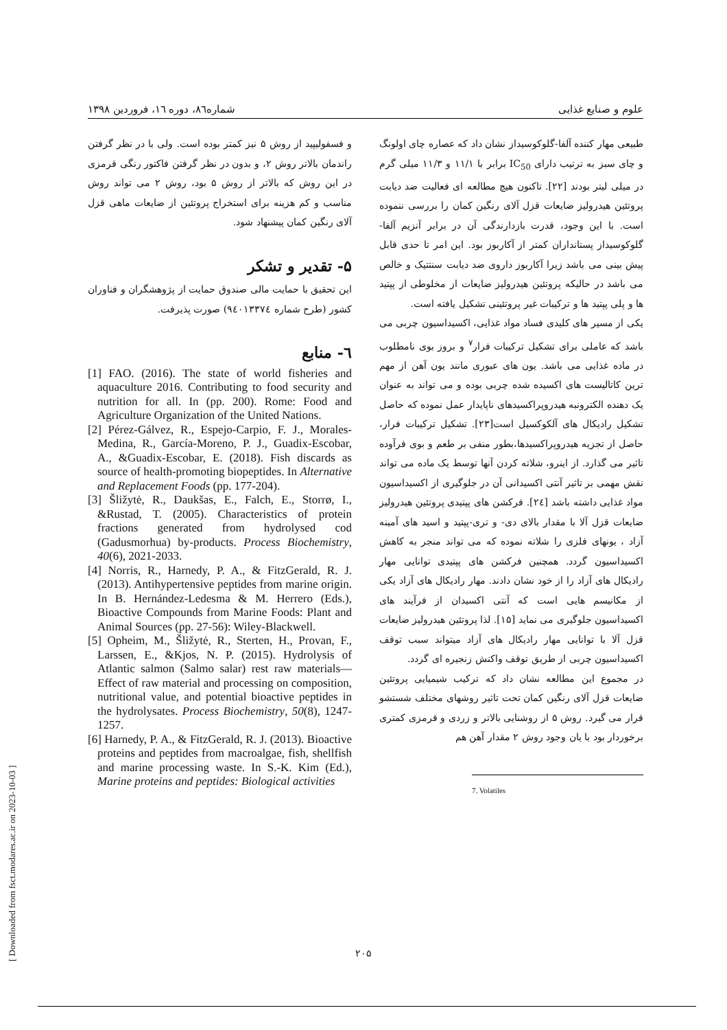علوم و صنایع غذایی شماره۸٦، دوره ١٦، فروردین ١٣٩٨
طبیعی مهار کننده آلفا-گلوکوسیداز نشان داد که عصاره چای اولونگ و چای سبز به ترتیب دارای IC<sub>50</sub> برابر با ۱۱/۱ و ۱۱/۳ میلی گرم در میلی لیتر بودند [۲۲]. تاکنون هیچ مطالعه ای فعالیت ضد دیابت پروتئین هیدرولیز ضایعات قزل آلای رنگین کمان را بررسی ننموده است. با این وجود، قدرت بازدارندگی آن در برابر آنزیم آلفا-گلوکوسیداز پستانداران کمتر از آکاربوز بود. این امر تا حدی قابل پیش بینی می باشد زیرا آکاربوز داروی ضد دیابت سنتتیک و خالص می باشد در حالیکه پروتئین هیدرولیز ضایعات از مخلوطی از پپتید ها و پلی پپتید ها و ترکیبات غیر پروتئینی تشکیل یافته است.
یکی از مسیر های کلیدی فساد مواد غذایی، اکسیداسیون چربی می باشد که عاملی برای تشکیل ترکیبات فرار<sup>۷</sup> و بروز بوی نامطلوب در ماده غذایی می باشد. یون های عبوری مانند یون آهن از مهم ترین کاتالیست های اکسیده شده چربی بوده و می تواند به عنوان یک دهنده الکترونبه هیدروپراکسیدهای ناپایدار عمل نموده که حاصل تشکیل رادیکال های آلکوکسیل است[۲۳]. تشکیل ترکیبات فرار، حاصل از تجزیه هیدروپراکسیدها،بطور منفی بر طعم و بوی فرآوده تاثیر می گذارد. از اینرو، شلاته کردن آنها توسط یک ماده می تواند نقش مهمی بر تاثیر آنتی اکسیدانی آن در جلوگیری از اکسیداسیون مواد غذایی داشته باشد [٢٤]. فرکشن های پپتیدی پروتئین هیدرولیز ضایعات قزل آلا با مقدار بالای دی- و تری-پپتید و اسید های آمینه آزاد ، یونهای فلزی را شلاته نموده که می تواند منجر به کاهش اکسیداسیون گردد. همچنین فرکشن های پپتیدی توانایی مهار رادیکال های آزاد را از خود نشان دادند. مهار رادیکال های آزاد یکی از مکانیسم هایی است که آنتی اکسیدان از فرآیند های اکسیداسیون جلوگیری می نماید [۱۵]. لذا پروتئین هیدرولیز ضایعات قزل آلا با توانایی مهار رادیکال های آزاد میتواند سبب توقف اکسیداسیون چربی از طریق توقف واکنش زنجیره ای گردد.
در مجموع این مطالعه نشان داد که ترکیب شیمیایی پروتئین ضایعات قزل آلای رنگین کمان تحت تاثیر روشهای مختلف شستشو قرار می گیرد. روش ۵ از روشنایی بالاتر و زردی و قرمزی کمتری برخوردار بود با یان وجود روش ۲ مقدار آهن هم
7. Volatiles
و فسفولیپید از روش ۵ نیز کمتر بوده است. ولی با در نظر گرفتن راندمان بالاتر روش ۲، و بدون در نظر گرفتن فاکتور رنگی قرمزی در این روش که بالاتر از روش ۵ بود، روش ۲ می تواند روش مناسب و کم هزینه برای استخراج پروتئین از ضایعات ماهی قزل آلای رنگین کمان پیشنهاد شود.
۵- تقدیر و تشکر
این تحقیق با حمایت مالی صندوق حمایت از پژوهشگران و فناوران کشور (طرح شماره ٩٤٠١٣٣٧٤) صورت پذیرفت.
٦- منابع
[1] FAO. (2016). The state of world fisheries and aquaculture 2016. Contributing to food security and nutrition for all. In (pp. 200). Rome: Food and Agriculture Organization of the United Nations.
[2] Pérez-Gálvez, R., Espejo-Carpio, F. J., Morales-Medina, R., García-Moreno, P. J., Guadix-Escobar, A., &Guadix-Escobar, E. (2018). Fish discards as source of health-promoting biopeptides. In Alternative and Replacement Foods (pp. 177-204).
[3] Šližytė, R., Daukšas, E., Falch, E., Storrø, I., &Rustad, T. (2005). Characteristics of protein fractions generated from hydrolysed cod (Gadusmorhua) by-products. Process Biochemistry, 40(6), 2021-2033.
[4] Norris, R., Harnedy, P. A., & FitzGerald, R. J. (2013). Antihypertensive peptides from marine origin. In B. Hernández-Ledesma & M. Herrero (Eds.), Bioactive Compounds from Marine Foods: Plant and Animal Sources (pp. 27-56): Wiley-Blackwell.
[5] Opheim, M., Šližytė, R., Sterten, H., Provan, F., Larssen, E., &Kjos, N. P. (2015). Hydrolysis of Atlantic salmon (Salmo salar) rest raw materials—Effect of raw material and processing on composition, nutritional value, and potential bioactive peptides in the hydrolysates. Process Biochemistry, 50(8), 1247-1257.
[6] Harnedy, P. A., & FitzGerald, R. J. (2013). Bioactive proteins and peptides from macroalgae, fish, shellfish and marine processing waste. In S.-K. Kim (Ed.), Marine proteins and peptides: Biological activities
۲۰۵
[ Downloaded from fsct.modares.ac.ir on 2023-10-03 ]